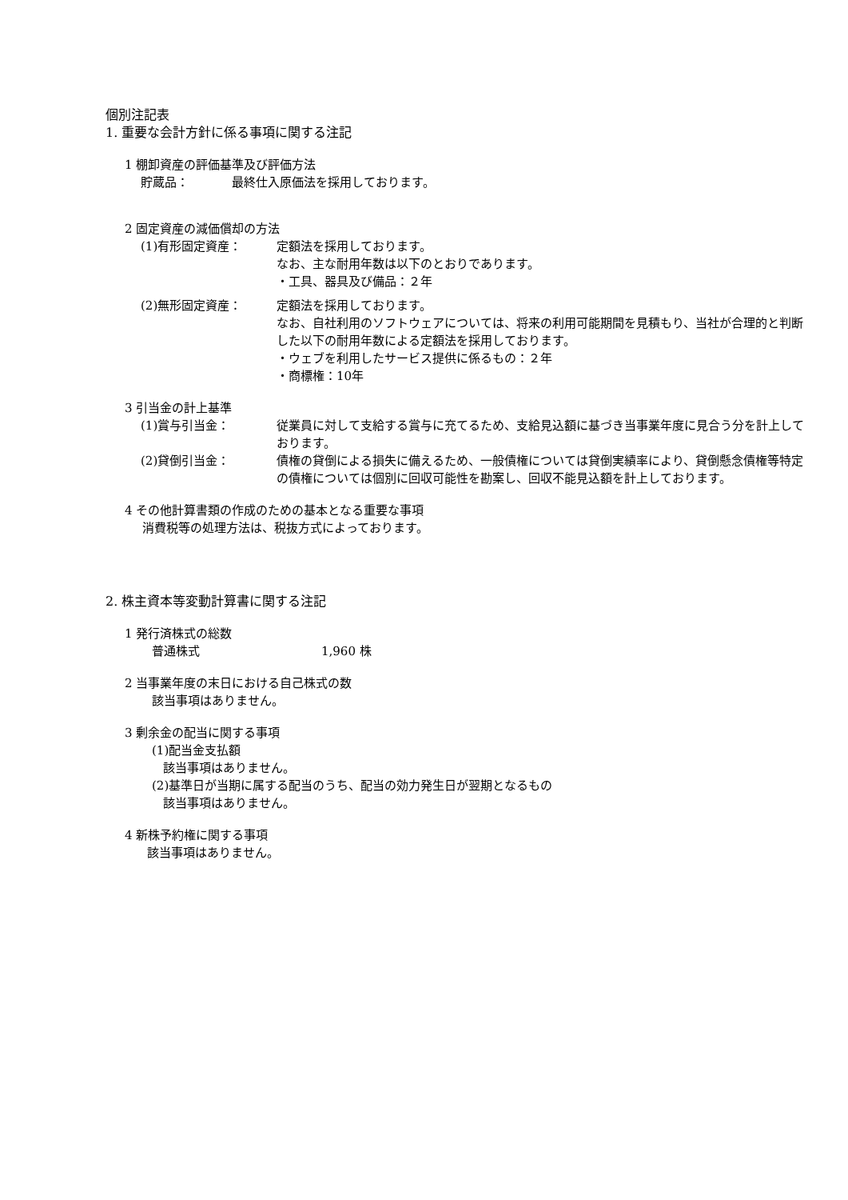個別注記表
1. 重要な会計方針に係る事項に関する注記
1 棚卸資産の評価基準及び評価方法
貯蔵品： 最終仕入原価法を採用しております。
2 固定資産の減価償却の方法
(1)有形固定資産： 定額法を採用しております。
なお、主な耐用年数は以下のとおりであります。
・工具、器具及び備品：２年
(2)無形固定資産： 定額法を採用しております。
なお、自社利用のソフトウェアについては、将来の利用可能期間を見積もり、当社が合理的と判断した以下の耐用年数による定額法を採用しております。
・ウェブを利用したサービス提供に係るもの：２年
・商標権：10年
3 引当金の計上基準
(1)賞与引当金： 従業員に対して支給する賞与に充てるため、支給見込額に基づき当事業年度に見合う分を計上しております。
(2)貸倒引当金： 債権の貸倒による損失に備えるため、一般債権については貸倒実績率により、貸倒懸念債権等特定の債権については個別に回収可能性を勘案し、回収不能見込額を計上しております。
4 その他計算書類の作成のための基本となる重要な事項
消費税等の処理方法は、税抜方式によっております。
2. 株主資本等変動計算書に関する注記
1 発行済株式の総数
普通株式 1,960 株
2 当事業年度の末日における自己株式の数
該当事項はありません。
3 剰余金の配当に関する事項
(1)配当金支払額
該当事項はありません。
(2)基準日が当期に属する配当のうち、配当の効力発生日が翌期となるもの
該当事項はありません。
4 新株予約権に関する事項
該当事項はありません。